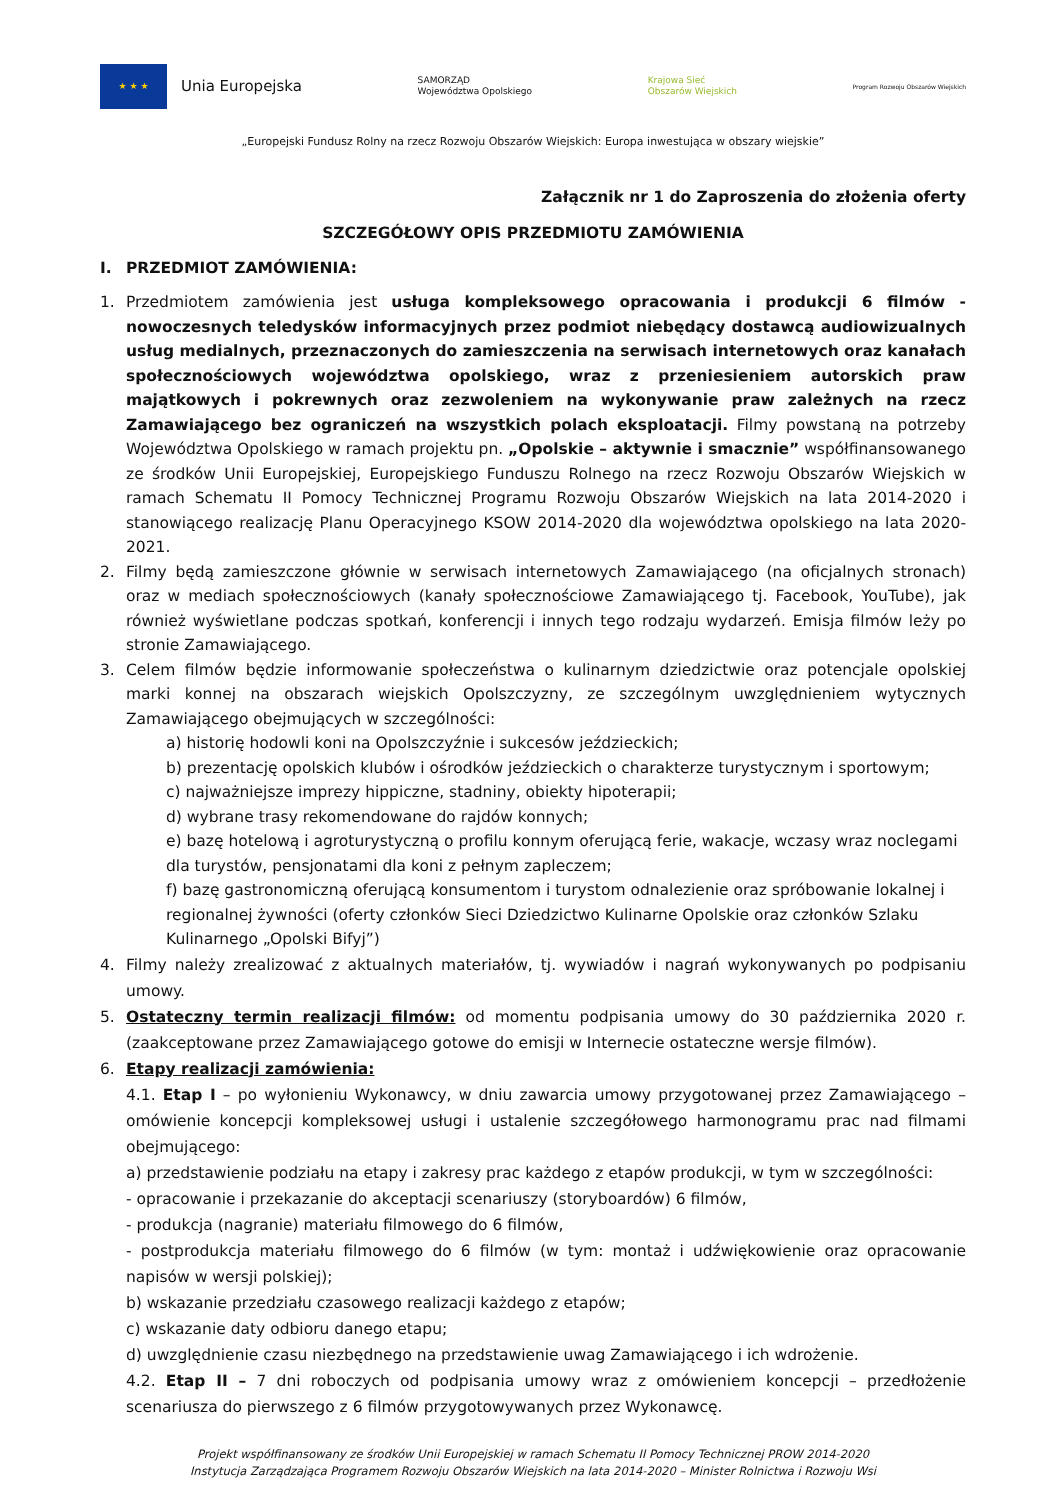★ ★ ★
Unia Europejska
SAMORZĄD
Województwa Opolskiego
Krajowa Sieć
Obszarów Wiejskich
Program Rozwoju Obszarów Wiejskich
„Europejski Fundusz Rolny na rzecz Rozwoju Obszarów Wiejskich: Europa inwestująca w obszary wiejskie”
Załącznik nr 1 do Zaproszenia do złożenia oferty
SZCZEGÓŁOWY OPIS PRZEDMIOTU ZAMÓWIENIA
I. PRZEDMIOT ZAMÓWIENIA:
1. Przedmiotem zamówienia jest usługa kompleksowego opracowania i produkcji 6 filmów - nowoczesnych teledysków informacyjnych przez podmiot niebędący dostawcą audiowizualnych usług medialnych, przeznaczonych do zamieszczenia na serwisach internetowych oraz kanałach społecznościowych województwa opolskiego, wraz z przeniesieniem autorskich praw majątkowych i pokrewnych oraz zezwoleniem na wykonywanie praw zależnych na rzecz Zamawiającego bez ograniczeń na wszystkich polach eksploatacji. Filmy powstaną na potrzeby Województwa Opolskiego w ramach projektu pn. „Opolskie – aktywnie i smacznie” współfinansowanego ze środków Unii Europejskiej, Europejskiego Funduszu Rolnego na rzecz Rozwoju Obszarów Wiejskich w ramach Schematu II Pomocy Technicznej Programu Rozwoju Obszarów Wiejskich na lata 2014-2020 i stanowiącego realizację Planu Operacyjnego KSOW 2014-2020 dla województwa opolskiego na lata 2020-2021.
2. Filmy będą zamieszczone głównie w serwisach internetowych Zamawiającego (na oficjalnych stronach) oraz w mediach społecznościowych (kanały społecznościowe Zamawiającego tj. Facebook, YouTube), jak również wyświetlane podczas spotkań, konferencji i innych tego rodzaju wydarzeń. Emisja filmów leży po stronie Zamawiającego.
3. Celem filmów będzie informowanie społeczeństwa o kulinarnym dziedzictwie oraz potencjale opolskiej marki konnej na obszarach wiejskich Opolszczyzny, ze szczególnym uwzględnieniem wytycznych Zamawiającego obejmujących w szczególności:
a) historię hodowli koni na Opolszczyźnie i sukcesów jeździeckich;
b) prezentację opolskich klubów i ośrodków jeździeckich o charakterze turystycznym i sportowym;
c) najważniejsze imprezy hippiczne, stadniny, obiekty hipoterapii;
d) wybrane trasy rekomendowane do rajdów konnych;
e) bazę hotelową i agroturystyczną o profilu konnym oferującą ferie, wakacje, wczasy wraz noclegami dla turystów, pensjonatami dla koni z pełnym zapleczem;
f) bazę gastronomiczną oferującą konsumentom i turystom odnalezienie oraz spróbowanie lokalnej i regionalnej żywności (oferty członków Sieci Dziedzictwo Kulinarne Opolskie oraz członków Szlaku Kulinarnego „Opolski Bifyj”)
4. Filmy należy zrealizować z aktualnych materiałów, tj. wywiadów i nagrań wykonywanych po podpisaniu umowy.
5. Ostateczny termin realizacji filmów: od momentu podpisania umowy do 30 października 2020 r. (zaakceptowane przez Zamawiającego gotowe do emisji w Internecie ostateczne wersje filmów).
6. Etapy realizacji zamówienia:
4.1. Etap I – po wyłonieniu Wykonawcy, w dniu zawarcia umowy przygotowanej przez Zamawiającego – omówienie koncepcji kompleksowej usługi i ustalenie szczegółowego harmonogramu prac nad filmami obejmującego:
a) przedstawienie podziału na etapy i zakresy prac każdego z etapów produkcji, w tym w szczególności:
- opracowanie i przekazanie do akceptacji scenariuszy (storyboardów) 6 filmów,
- produkcja (nagranie) materiału filmowego do 6 filmów,
- postprodukcja materiału filmowego do 6 filmów (w tym: montaż i udźwiękowienie oraz opracowanie napisów w wersji polskiej);
b) wskazanie przedziału czasowego realizacji każdego z etapów;
c) wskazanie daty odbioru danego etapu;
d) uwzględnienie czasu niezbędnego na przedstawienie uwag Zamawiającego i ich wdrożenie.
4.2. Etap II – 7 dni roboczych od podpisania umowy wraz z omówieniem koncepcji – przedłożenie scenariusza do pierwszego z 6 filmów przygotowywanych przez Wykonawcę.
Projekt współfinansowany ze środków Unii Europejskiej w ramach Schematu II Pomocy Technicznej PROW 2014-2020
Instytucja Zarządzająca Programem Rozwoju Obszarów Wiejskich na lata 2014-2020 – Minister Rolnictwa i Rozwoju Wsi